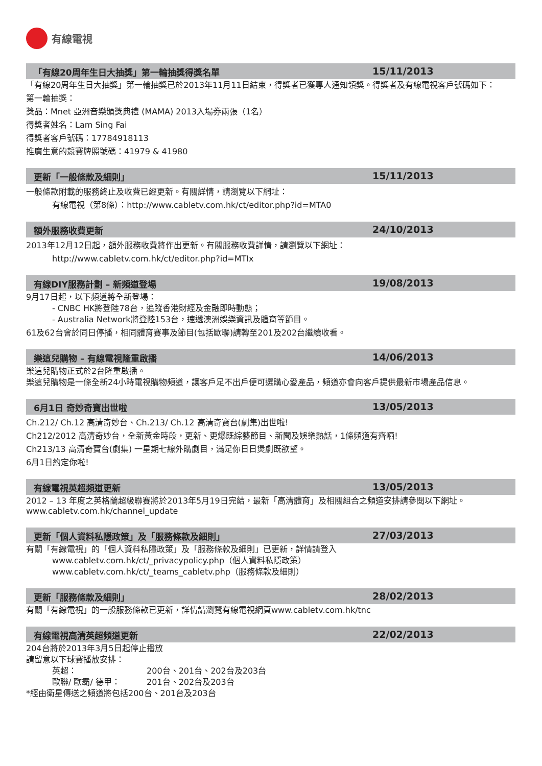有線電視
「有線20周年生日大抽獎」第一輪抽獎得獎名單 15/11/2013
「有線20周年生日大抽獎」第一輪抽獎已於2013年11月11日結束，得獎者已獲專人通知領獎。得獎者及有線電視客戶號碼如下：
第一輪抽獎：
獎品：Mnet 亞洲音樂頒獎典禮 (MAMA) 2013入場券兩張（1名）
得獎者姓名：Lam Sing Fai
得獎者客戶號碼：17784918113
推廣生意的競賽牌照號碼：41979 & 41980
更新「一般條款及細則」 15/11/2013
一般條款附載的服務終止及收費已經更新。有關詳情，請瀏覽以下網址：
有線電視（第8條）：http://www.cabletv.com.hk/ct/editor.php?id=MTA0
額外服務收費更新 24/10/2013
2013年12月12日起，額外服務收費將作出更新。有關服務收費詳情，請瀏覽以下網址：
http://www.cabletv.com.hk/ct/editor.php?id=MTIx
有線DIY服務計劃 – 新頻道登場 19/08/2013
9月17日起，以下頻道將全新登場：
- CNBC HK將登陸78台，追蹤香港財經及金融即時動態；
- Australia Network將登陸153台，速遞澳洲娛樂資訊及體育等節目。
61及62台會於同日停播，相同體育賽事及節目(包括歐聯)請轉至201及202台繼續收看。
樂這兒購物 – 有線電視隆重啟播 14/06/2013
樂這兒購物正式於2台隆重啟播。
樂這兒購物是一條全新24小時電視購物頻道，讓客戶足不出戶便可選購心愛產品，頻道亦會向客戶提供最新市場產品信息。
6月1日 奇妙奇寶出世啦 13/05/2013
Ch.212/ Ch.12 高清奇妙台、Ch.213/ Ch.12 高清奇寶台(劇集)出世啦!
Ch212/2012 高清奇妙台，全新黃金時段，更新、更爆既綜藝節目、新聞及娛樂熱話，1條頻道有齊哂!
Ch213/13 高清奇寶台(劇集) 一星期七線外購劇目，滿足你日日煲劇既欲望。
6月1日約定你啦!
有線電視英超頻道更新 13/05/2013
2012 – 13 年度之英格蘭超級聯賽將於2013年5月19日完結，最新「高清體育」及相關組合之頻道安排請參閱以下網址。www.cabletv.com.hk/channel_update
更新「個人資料私隱政策」及「服務條款及細則」 27/03/2013
有關「有線電視」的「個人資料私隱政策」及「服務條款及細則」已更新，詳情請登入
www.cabletv.com.hk/ct/_privacypolicy.php（個人資料私隱政策）
www.cabletv.com.hk/ct/_teams_cabletv.php（服務條款及細則）
更新「服務條款及細則」 28/02/2013
有關「有線電視」的一般服務條款已更新，詳情請瀏覽有線電視網頁www.cabletv.com.hk/tnc
有線電視高清英超頻道更新 22/02/2013
204台將於2013年3月5日起停止播放
請留意以下球賽播放安排：
英超： 200台、201台、202台及203台
歐聯/ 歐霸/ 德甲： 201台、202台及203台
*經由衛星傳送之頻道將包括200台、201台及203台